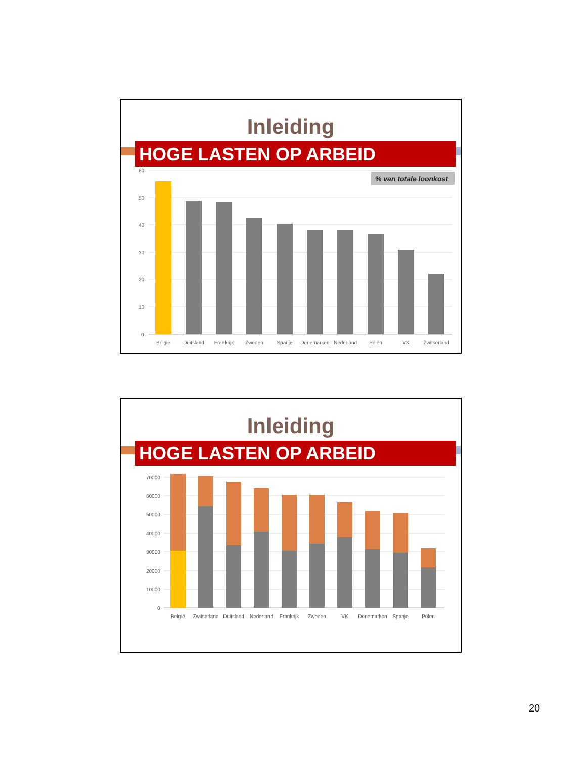Inleiding
HOGE LASTEN OP ARBEID
% van totale loonkost
60
50
40
30
20
10
0
België
Duitsland
Frankrijk
Zweden
Spanje
Denemarken
Nederland
Polen
VK
Zwitserland
Inleiding
HOGE LASTEN OP ARBEID
70000
60000
50000
40000
30000
20000
10000
0
België
Zwitserland
Duitsland
Nederland
Frankrijk
Zweden
VK
Denemarken
Spanje
Polen
20